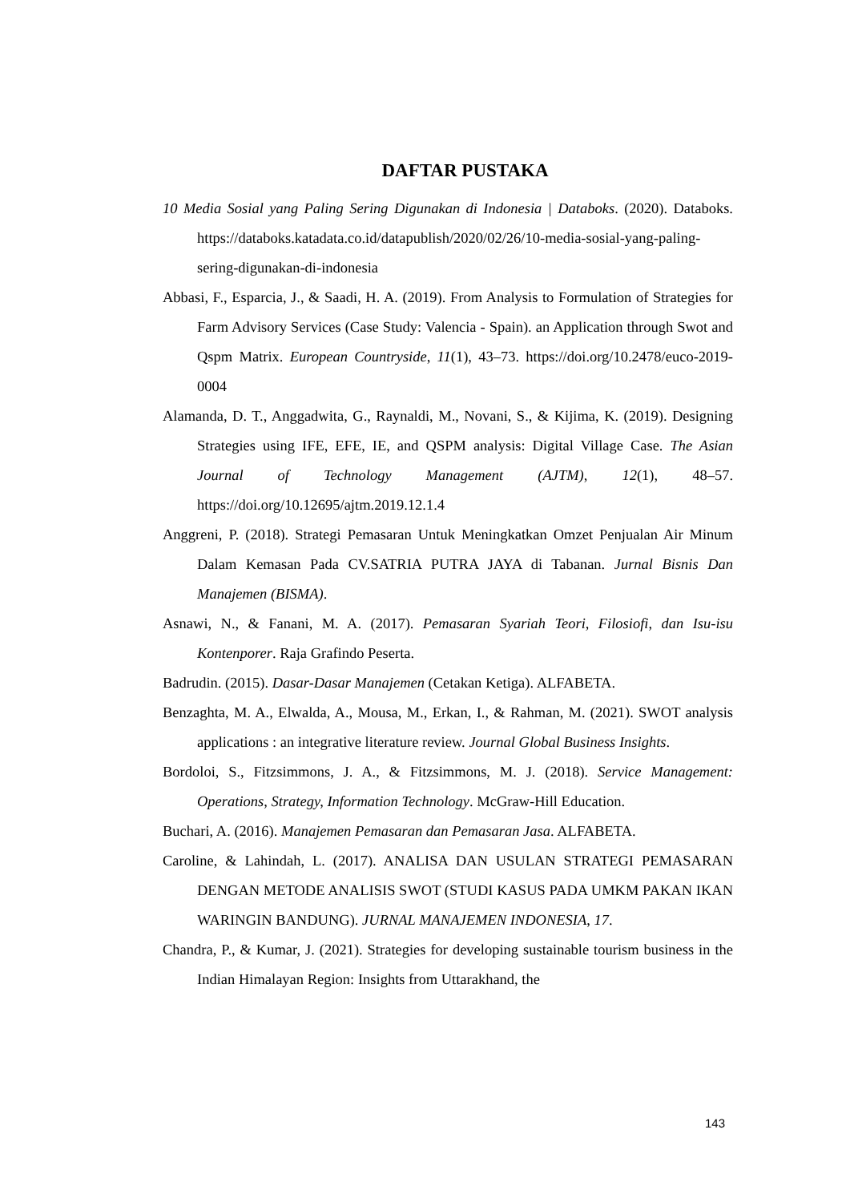DAFTAR PUSTAKA
10 Media Sosial yang Paling Sering Digunakan di Indonesia | Databoks. (2020). Databoks. https://databoks.katadata.co.id/datapublish/2020/02/26/10-media-sosial-yang-paling-sering-digunakan-di-indonesia
Abbasi, F., Esparcia, J., & Saadi, H. A. (2019). From Analysis to Formulation of Strategies for Farm Advisory Services (Case Study: Valencia - Spain). an Application through Swot and Qspm Matrix. European Countryside, 11(1), 43–73. https://doi.org/10.2478/euco-2019-0004
Alamanda, D. T., Anggadwita, G., Raynaldi, M., Novani, S., & Kijima, K. (2019). Designing Strategies using IFE, EFE, IE, and QSPM analysis: Digital Village Case. The Asian Journal of Technology Management (AJTM), 12(1), 48–57. https://doi.org/10.12695/ajtm.2019.12.1.4
Anggreni, P. (2018). Strategi Pemasaran Untuk Meningkatkan Omzet Penjualan Air Minum Dalam Kemasan Pada CV.SATRIA PUTRA JAYA di Tabanan. Jurnal Bisnis Dan Manajemen (BISMA).
Asnawi, N., & Fanani, M. A. (2017). Pemasaran Syariah Teori, Filosiofi, dan Isu-isu Kontenporer. Raja Grafindo Peserta.
Badrudin. (2015). Dasar-Dasar Manajemen (Cetakan Ketiga). ALFABETA.
Benzaghta, M. A., Elwalda, A., Mousa, M., Erkan, I., & Rahman, M. (2021). SWOT analysis applications : an integrative literature review. Journal Global Business Insights.
Bordoloi, S., Fitzsimmons, J. A., & Fitzsimmons, M. J. (2018). Service Management: Operations, Strategy, Information Technology. McGraw-Hill Education.
Buchari, A. (2016). Manajemen Pemasaran dan Pemasaran Jasa. ALFABETA.
Caroline, & Lahindah, L. (2017). ANALISA DAN USULAN STRATEGI PEMASARAN DENGAN METODE ANALISIS SWOT (STUDI KASUS PADA UMKM PAKAN IKAN WARINGIN BANDUNG). JURNAL MANAJEMEN INDONESIA, 17.
Chandra, P., & Kumar, J. (2021). Strategies for developing sustainable tourism business in the Indian Himalayan Region: Insights from Uttarakhand, the
143